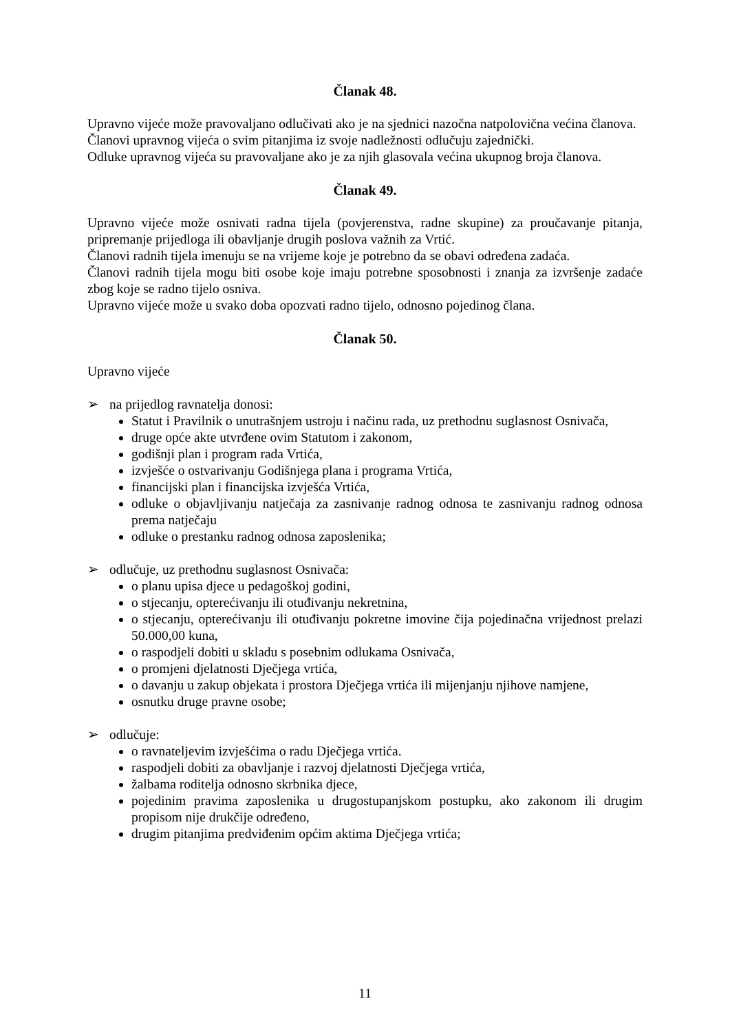Članak 48.
Upravno vijeće može pravovaljano odlučivati ako je na sjednici nazočna natpolovična većina članova.
Članovi upravnog vijeća o svim pitanjima iz svoje nadležnosti odlučuju zajednički.
Odluke upravnog vijeća su pravovaljane ako je za njih glasovala većina ukupnog broja članova.
Članak 49.
Upravno vijeće može osnivati radna tijela (povjerenstva, radne skupine) za proučavanje pitanja, pripremanje prijedloga ili obavljanje drugih poslova važnih za Vrtić.
Članovi radnih tijela imenuju se na vrijeme koje je potrebno da se obavi određena zadaća.
Članovi radnih tijela mogu biti osobe koje imaju potrebne sposobnosti i znanja za izvršenje zadaće zbog koje se radno tijelo osniva.
Upravno vijeće može u svako doba opozvati radno tijelo, odnosno pojedinog člana.
Članak 50.
Upravno vijeće
➢ na prijedlog ravnatelja donosi:
Statut i Pravilnik o unutrašnjem ustroju i načinu rada, uz prethodnu suglasnost Osnivača,
druge opće akte utvrđene ovim Statutom i zakonom,
godišnji plan i program rada Vrtića,
izvješće o ostvarivanju Godišnjega plana i programa Vrtića,
financijski plan i financijska izvješća Vrtića,
odluke o objavljivanju natječaja za zasnivanje radnog odnosa te zasnivanju radnog odnosa prema natječaju
odluke o prestanku radnog odnosa zaposlenika;
➢ odlučuje, uz prethodnu suglasnost Osnivača:
o planu upisa djece u pedagoškoj godini,
o stjecanju, opterećivanju ili otuđivanju nekretnina,
o stjecanju, opterećivanju ili otuđivanju pokretne imovine čija pojedinačna vrijednost prelazi 50.000,00 kuna,
o raspodjeli dobiti u skladu s posebnim odlukama Osnivača,
o promjeni djelatnosti Dječjega vrtića,
o davanju u zakup objekata i prostora Dječjega vrtića ili mijenjanju njihove namjene,
osnutku druge pravne osobe;
➢ odlučuje:
o ravnateljevim izvješćima o radu Dječjega vrtića.
raspodjeli dobiti za obavljanje i razvoj djelatnosti Dječjega vrtića,
žalbama roditelja odnosno skrbnika djece,
pojedinim pravima zaposlenika u drugostupanjskom postupku, ako zakonom ili drugim propisom nije drukčije određeno,
drugim pitanjima predviđenim općim aktima Dječjega vrtića;
11